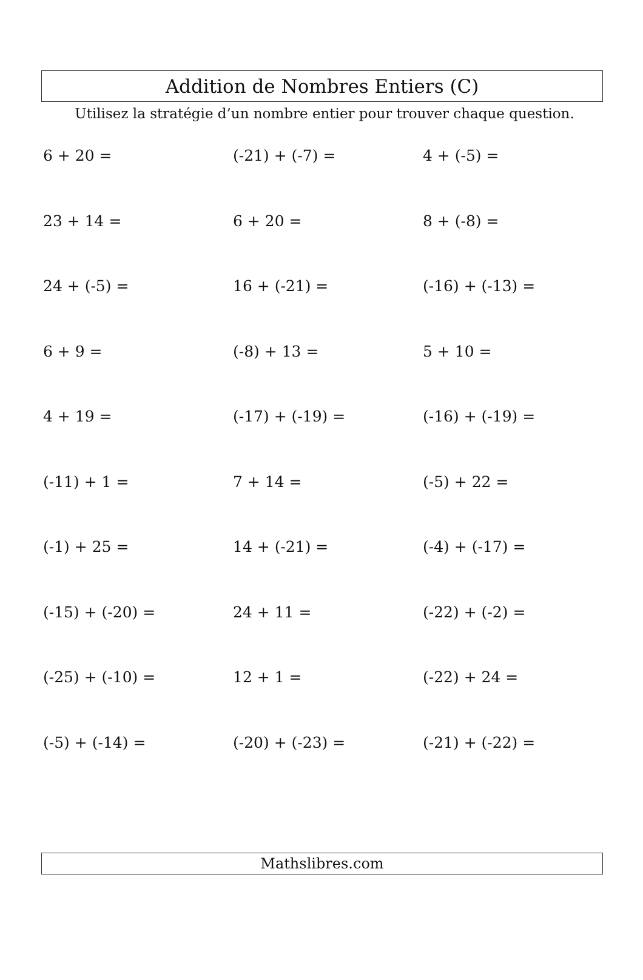Addition de Nombres Entiers (C)
Utilisez la stratégie d’un nombre entier pour trouver chaque question.
| 6 + 20 = | (-21) + (-7) = | 4 + (-5) = |
| 23 + 14 = | 6 + 20 = | 8 + (-8) = |
| 24 + (-5) = | 16 + (-21) = | (-16) + (-13) = |
| 6 + 9 = | (-8) + 13 = | 5 + 10 = |
| 4 + 19 = | (-17) + (-19) = | (-16) + (-19) = |
| (-11) + 1 = | 7 + 14 = | (-5) + 22 = |
| (-1) + 25 = | 14 + (-21) = | (-4) + (-17) = |
| (-15) + (-20) = | 24 + 11 = | (-22) + (-2) = |
| (-25) + (-10) = | 12 + 1 = | (-22) + 24 = |
| (-5) + (-14) = | (-20) + (-23) = | (-21) + (-22) = |
Mathslibres.com